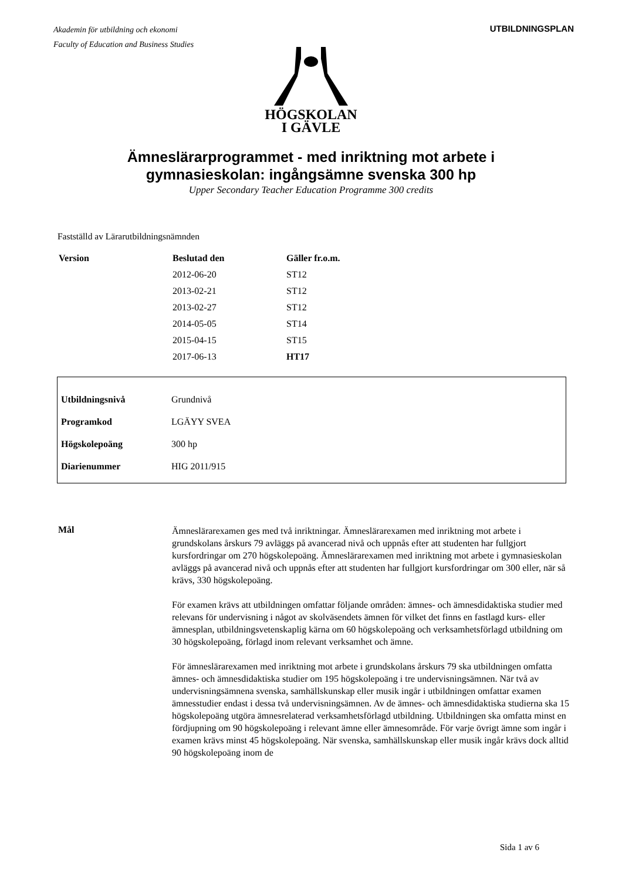Akademin för utbildning och ekonomi
Faculty of Education and Business Studies
UTBILDNINGSPLAN
HÖGSKOLAN
I GÄVLE
Ämneslärarprogrammet - med inriktning mot arbete i
gymnasieskolan: ingångsämne svenska 300 hp
Upper Secondary Teacher Education Programme 300 credits
Fastställd av Lärarutbildningsnämnden
| Version | Beslutad den | Gäller fr.o.m. |
| --- | --- | --- |
| | 2012-06-20 | ST12 |
| | 2013-02-21 | ST12 |
| | 2013-02-27 | ST12 |
| | 2014-05-05 | ST14 |
| | 2015-04-15 | ST15 |
| | 2017-06-13 | HT17 |
| Utbildningsnivå | Grundnivå |
| Programkod | LGÄYY SVEA |
| Högskolepoäng | 300 hp |
| Diarienummer | HIG 2011/915 |
Mål
Ämneslärarexamen ges med två inriktningar. Ämneslärarexamen med inriktning mot arbete i grundskolans årskurs 79 avläggs på avancerad nivå och uppnås efter att studenten har fullgjort kursfordringar om 270 högskolepoäng. Ämneslärarexamen med inriktning mot arbete i gymnasieskolan avläggs på avancerad nivå och uppnås efter att studenten har fullgjort kursfordringar om 300 eller, när så krävs, 330 högskolepoäng.
För examen krävs att utbildningen omfattar följande områden: ämnes- och ämnesdidaktiska studier med relevans för undervisning i något av skolväsendets ämnen för vilket det finns en fastlagd kurs- eller ämnesplan, utbildningsvetenskaplig kärna om 60 högskolepoäng och verksamhetsförlagd utbildning om 30 högskolepoäng, förlagd inom relevant verksamhet och ämne.
För ämneslärarexamen med inriktning mot arbete i grundskolans årskurs 79 ska utbildningen omfatta ämnes- och ämnesdidaktiska studier om 195 högskolepoäng i tre undervisningsämnen. När två av undervisningsämnena svenska, samhällskunskap eller musik ingår i utbildningen omfattar examen ämnesstudier endast i dessa två undervisningsämnen. Av de ämnes- och ämnesdidaktiska studierna ska 15 högskolepoäng utgöra ämnesrelaterad verksamhetsförlagd utbildning. Utbildningen ska omfatta minst en fördjupning om 90 högskolepoäng i relevant ämne eller ämnesområde. För varje övrigt ämne som ingår i examen krävs minst 45 högskolepoäng. När svenska, samhällskunskap eller musik ingår krävs dock alltid 90 högskolepoäng inom de
Sida 1 av 6